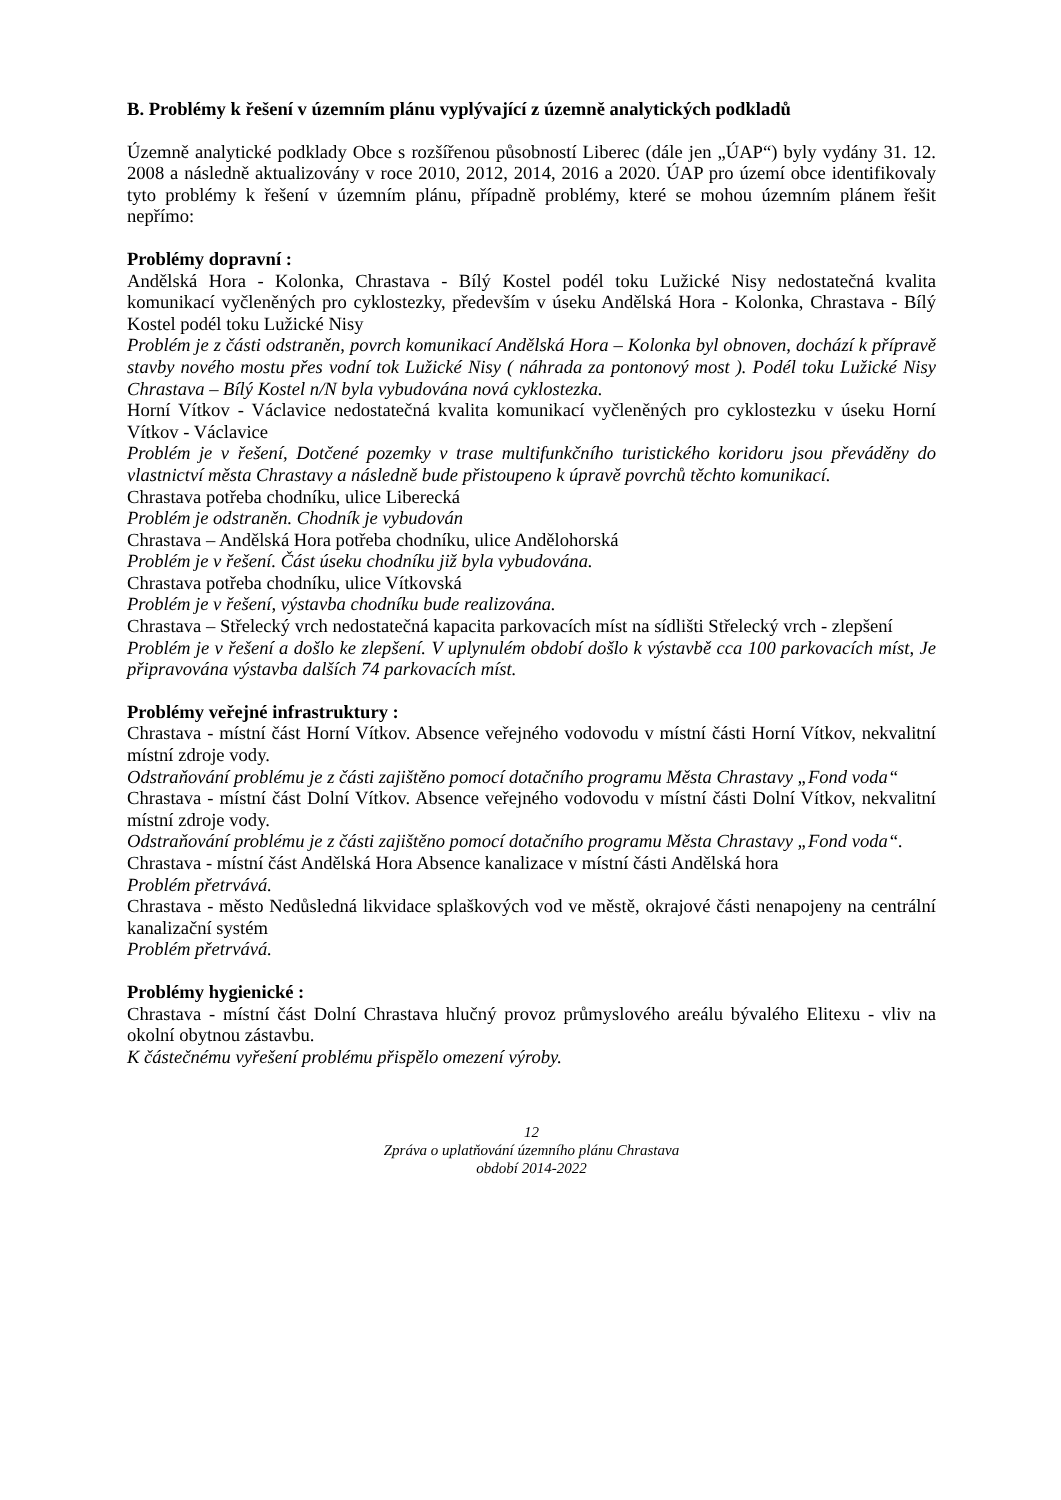B. Problémy k řešení v územním plánu vyplývající z územně analytických podkladů
Územně analytické podklady Obce s rozšířenou působností Liberec (dále jen „ÚAP“) byly vydány 31. 12. 2008 a následně aktualizovány v roce 2010, 2012, 2014, 2016 a 2020. ÚAP pro území obce identifikovaly tyto problémy k řešení v územním plánu, případně problémy, které se mohou územním plánem řešit nepřímo:
Problémy dopravní :
Andělská Hora - Kolonka, Chrastava - Bílý Kostel podél toku Lužické Nisy nedostatečná kvalita komunikací vyčleněných pro cyklostezky, především v úseku Andělská Hora - Kolonka, Chrastava - Bílý Kostel podél toku Lužické Nisy
Problém je z části odstraněn, povrch komunikací Andělská Hora – Kolonka byl obnoven, dochází k přípravě stavby nového mostu přes vodní tok Lužické Nisy ( náhrada za pontonový most ). Podél toku Lužické Nisy Chrastava – Bílý Kostel n/N byla vybudována nová cyklostezka.
Horní Vítkov - Václavice nedostatečná kvalita komunikací vyčleněných pro cyklostezku v úseku Horní Vítkov - Václavice
Problém je v řešení, Dotčené pozemky v trase multifunkčního turistického koridoru jsou převáděny do vlastnictví města Chrastavy a následně bude přistoupeno k úpravě povrchů těchto komunikací.
Chrastava potřeba chodníku, ulice Liberecká
Problém je odstraněn. Chodník je vybudován
Chrastava – Andělská Hora potřeba chodníku, ulice Andělohorská
Problém je v řešení. Část úseku chodníku již byla vybudována.
Chrastava potřeba chodníku, ulice Vítkovská
Problém je v řešení, výstavba chodníku bude realizována.
Chrastava – Střelecký vrch nedostatečná kapacita parkovacích míst na sídlišti Střelecký vrch - zlepšení
Problém je v řešení a došlo ke zlepšení. V uplynulém období došlo k výstavbě cca 100 parkovacích míst, Je připravována výstavba dalších 74 parkovacích míst.
Problémy veřejné infrastruktury :
Chrastava - místní část Horní Vítkov. Absence veřejného vodovodu v místní části Horní Vítkov, nekvalitní místní zdroje vody.
Odstraňování problému je z části zajištěno pomocí dotačního programu Města Chrastavy „Fond voda“
Chrastava - místní část Dolní Vítkov. Absence veřejného vodovodu v místní části Dolní Vítkov, nekvalitní místní zdroje vody.
Odstraňování problému je z části zajištěno pomocí dotačního programu Města Chrastavy „Fond voda“.
Chrastava - místní část Andělská Hora Absence kanalizace v místní části Andělská hora
Problém přetrvává.
Chrastava - město Nedůsledná likvidace splaškových vod ve městě, okrajové části nenapojeny na centrální kanalizační systém
Problém přetrvává.
Problémy hygienické :
Chrastava - místní část Dolní Chrastava hlučný provoz průmyslového areálu bývalého Elitexu - vliv na okolní obytnou zástavbu.
K částečnému vyřešení problému přispělo omezení výroby.
12
Zpráva o uplatňování územního plánu Chrastava
období 2014-2022